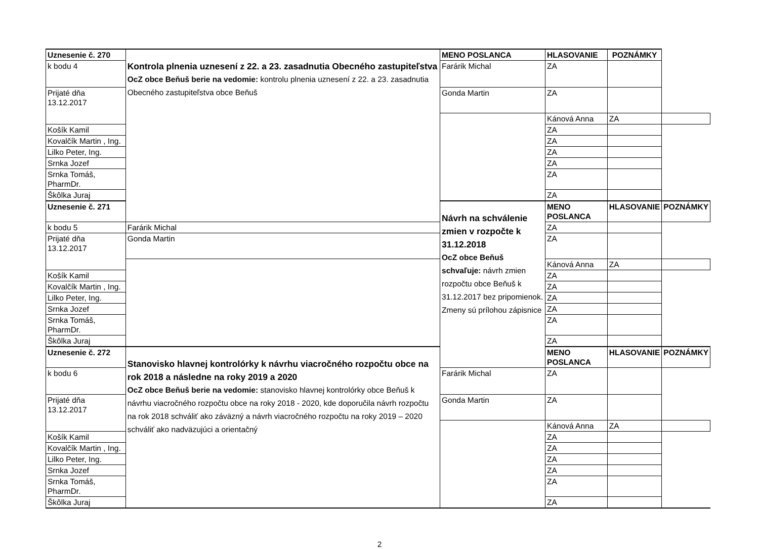| Uznesenie č. 270 | Kontrola plnenia uznesení z 22. a 23. zasadnutia Obecného zastupiteľstva OcZ obce Beňuš berie na vedomie: kontrolu plnenia uznesení z 22. a 23. zasadnutia Obecného zastupiteľstva obce Beňuš | MENO POSLANCA | HLASOVANIE | POZNÁMKY | |
| k bodu 4 | | Farárik Michal | ZA | | |
| Prijaté dňa 13.12.2017 | | Gonda Martin | ZA | | |
| | | | Kánová Anna | ZA | |
| Košík Kamil | | | ZA | | |
| Kovalčík Martin , Ing. | | | ZA | | |
| Lilko Peter, Ing. | | | ZA | | |
| Srnka Jozef | | | ZA | | |
| Srnka Tomáš, PharmDr. | | | ZA | | |
| Škôlka Juraj | | | ZA | | |
| Uznesenie č. 271 | | Návrh na schválenie zmien v rozpočte k 31.12.2018 OcZ obce Beňuš schvaľuje: návrh zmien rozpočtu obce Beňuš k 31.12.2017 bez pripomienok. Zmeny sú prílohou zápisnice | MENO POSLANCA | HLASOVANIE | POZNÁMKY |
| k bodu 5 | Farárik Michal | | ZA | | |
| Prijaté dňa 13.12.2017 | Gonda Martin | | ZA | | |
| | | | Kánová Anna | ZA | |
| Košík Kamil | | | ZA | | |
| Kovalčík Martin , Ing. | | | ZA | | |
| Lilko Peter, Ing. | | | ZA | | |
| Srnka Jozef | | | ZA | | |
| Srnka Tomáš, PharmDr. | | | ZA | | |
| Škôlka Juraj | | | ZA | | |
| Uznesenie č. 272 | Stanovisko hlavnej kontrolórky k návrhu viacročného rozpočtu obce na rok 2018 a následne na roky 2019 a 2020 OcZ obce Beňuš berie na vedomie: stanovisko hlavnej kontrolórky obce Beňuš k návrhu viacročného rozpočtu obce na roky 2018 - 2020, kde doporučila návrh rozpočtu na rok 2018 schváliť ako záväzný a návrh viacročného rozpočtu na roky 2019 – 2020 schváliť ako nadväzujúci a orientačný | | MENO POSLANCA | HLASOVANIE | POZNÁMKY |
| k bodu 6 | | Farárik Michal | ZA | | |
| Prijaté dňa 13.12.2017 | | Gonda Martin | ZA | | |
| | | | Kánová Anna | ZA | |
| Košík Kamil | | | ZA | | |
| Kovalčík Martin , Ing. | | | ZA | | |
| Lilko Peter, Ing. | | | ZA | | |
| Srnka Jozef | | | ZA | | |
| Srnka Tomáš, PharmDr. | | | ZA | | |
| Škôlka Juraj | | | ZA | | |
2